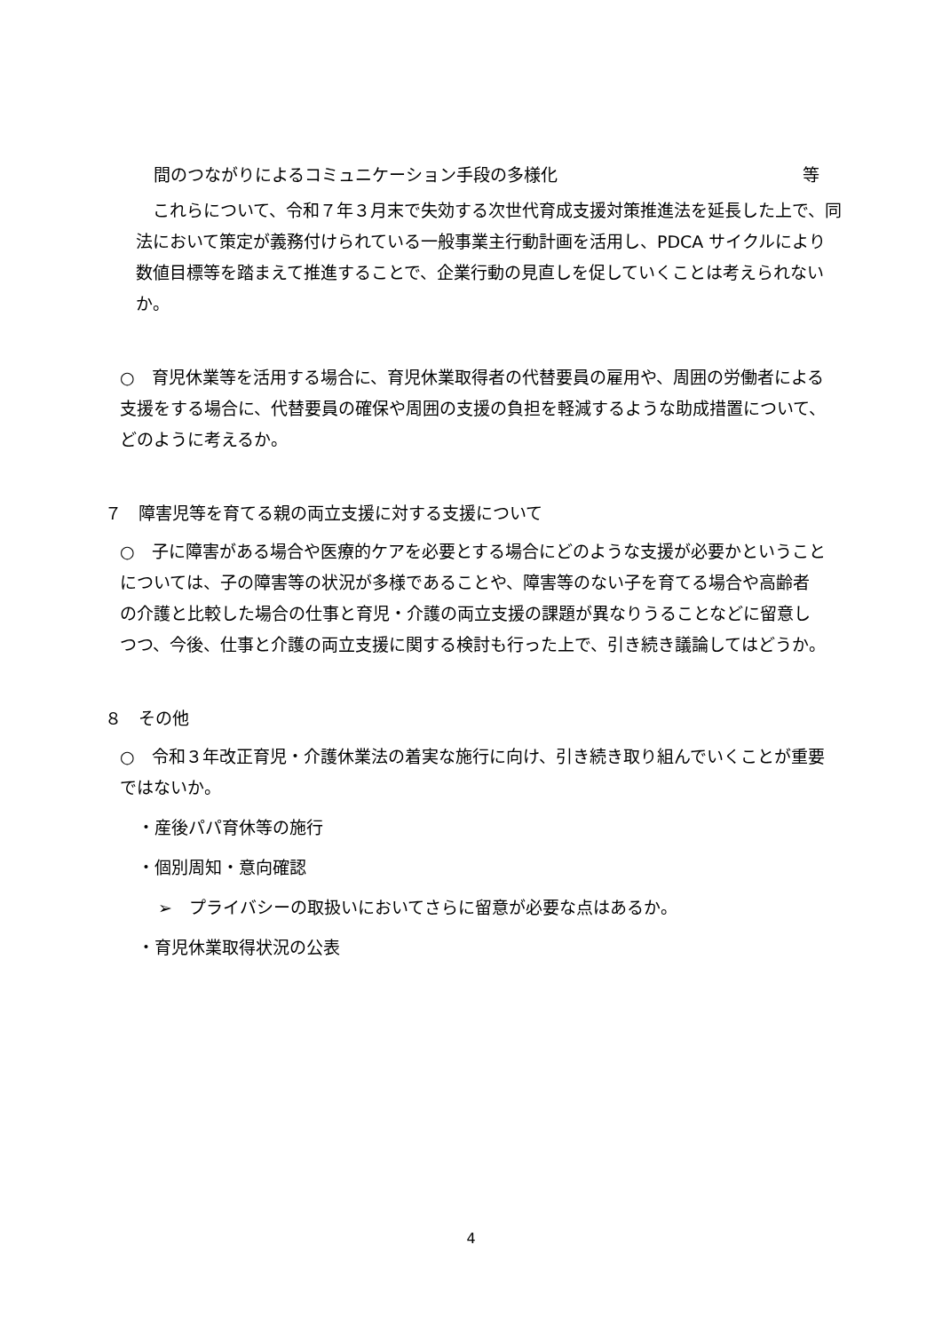間のつながりによるコミュニケーション手段の多様化 等
　これらについて、令和７年３月末で失効する次世代育成支援対策推進法を延長した上で、同法において策定が義務付けられている一般事業主行動計画を活用し、PDCA サイクルにより数値目標等を踏まえて推進することで、企業行動の見直しを促していくことは考えられないか。
○　育児休業等を活用する場合に、育児休業取得者の代替要員の雇用や、周囲の労働者による支援をする場合に、代替要員の確保や周囲の支援の負担を軽減するような助成措置について、どのように考えるか。
７　障害児等を育てる親の両立支援に対する支援について
○　子に障害がある場合や医療的ケアを必要とする場合にどのような支援が必要かということについては、子の障害等の状況が多様であることや、障害等のない子を育てる場合や高齢者の介護と比較した場合の仕事と育児・介護の両立支援の課題が異なりうることなどに留意しつつ、今後、仕事と介護の両立支援に関する検討も行った上で、引き続き議論してはどうか。
８　その他
○　令和３年改正育児・介護休業法の着実な施行に向け、引き続き取り組んでいくことが重要ではないか。
・産後パパ育休等の施行
・個別周知・意向確認
➢　プライバシーの取扱いにおいてさらに留意が必要な点はあるか。
・育児休業取得状況の公表
4